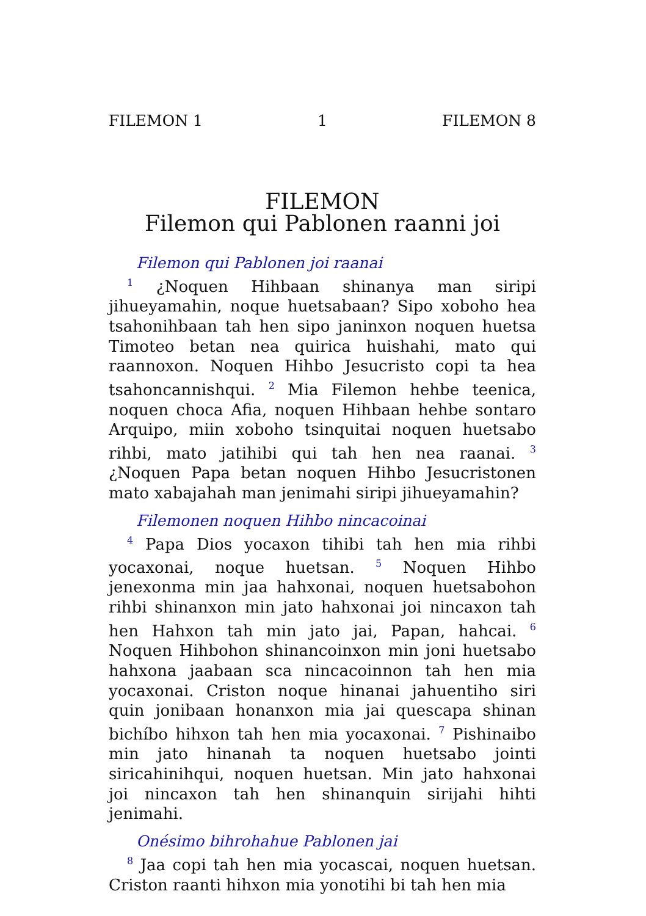FILEMON 1 1 FILEMON 8
FILEMON
Filemon qui Pablonen raanni joi
Filemon qui Pablonen joi raanai
<sup>1</sup> ¿Noquen Hihbaan shinanya man siripi jihueyamahin, noque huetsabaan? Sipo xoboho hea tsahonihbaan tah hen sipo janinxon noquen huetsa Timoteo betan nea quirica huishahi, mato qui raannoxon. Noquen Hihbo Jesucristo copi ta hea tsahoncannishqui. <sup>2</sup> Mia Filemon hehbe teenica, noquen choca Afia, noquen Hihbaan hehbe sontaro Arquipo, miin xoboho tsinquitai noquen huetsabo rihbi, mato jatihibi qui tah hen nea raanai. <sup>3</sup> ¿Noquen Papa betan noquen Hihbo Jesucristonen mato xabajahah man jenimahi siripi jihueyamahin?
Filemonen noquen Hihbo nincacoinai
<sup>4</sup> Papa Dios yocaxon tihibi tah hen mia rihbi yocaxonai, noque huetsan. <sup>5</sup> Noquen Hihbo jenexonma min jaa hahxonai, noquen huetsabohon rihbi shinanxon min jato hahxonai joi nincaxon tah hen Hahxon tah min jato jai, Papan, hahcai. <sup>6</sup> Noquen Hihbohon shinancoinxon min joni huetsabo hahxona jaabaan sca nincacoinnon tah hen mia yocaxonai. Criston noque hinanai jahuentiho siri quin jonibaan honanxon mia jai quescapa shinan bichíbo hihxon tah hen mia yocaxonai. <sup>7</sup> Pishinaibo min jato hinanah ta noquen huetsabo jointi siricahinihqui, noquen huetsan. Min jato hahxonai joi nincaxon tah hen shinanquin sirijahi hihti jenimahi.
Onésimo bihrohahue Pablonen jai
<sup>8</sup> Jaa copi tah hen mia yocascai, noquen huetsan. Criston raanti hihxon mia yonotihi bi tah hen mia